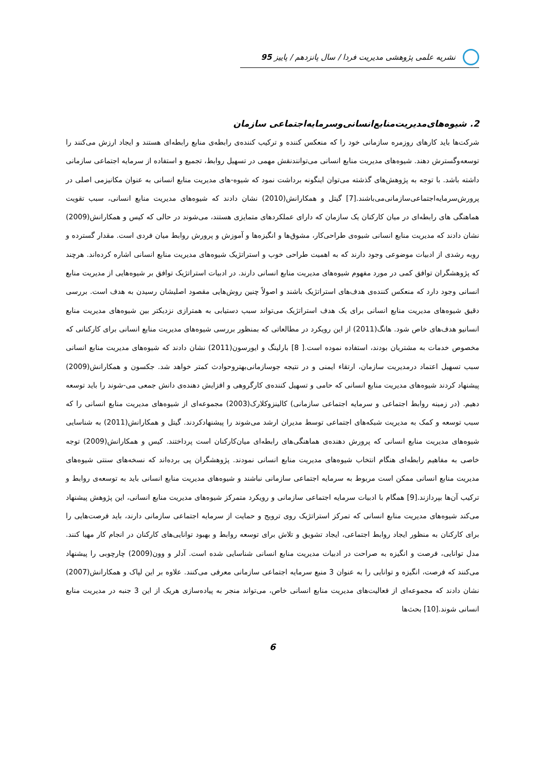نشریه علمی پژوهشی مدیریت فردا / سال پانزدهم / پاییز 95
2. شیوه‌های‌مدیریت‌منابع‌انسانی‌وسرمایه‌اجتماعی سازمان
شرکت‌ها باید کارهای روزمره سازمانی خود را که منعکس کننده و ترکیب کننده‌ی رابطه‌ی منابع رابطه‌ای هستند و ایجاد ارزش می‌کنند را توسعه‌وگسترش دهند. شیوه‌های مدیریت منابع انسانی می‌توانندنقش مهمی در تسهیل روابط، تجمیع و استفاده از سرمایه اجتماعی سازمانی داشته باشد. با توجه به پژوهش‌های گذشته می‌توان اینگونه برداشت نمود که شیوه-های مدیریت منابع انسانی به عنوان مکانیزمی اصلی در پرورش‌سرمایه‌اجتماعی‌سازمانی‌می‌باشند.[7] گیتل و همکارانش(2010) نشان دادند که شیوه‌های مدیریت منابع انسانی، سبب تقویت هماهنگی های رابطه‌ای در میان کارکنان یک سازمان که دارای عملکردهای متمایزی هستند، می‌شوند در حالی که کیس و همکارانش(2009) نشان دادند که مدیریت منابع انسانی شیوه‌ی طراحی‌کار، مشوق‌ها و انگیزه‌ها و آموزش و پرورش روابط میان فردی است. مقدار گسترده و روبه رشدی از ادبیات موضوعی وجود دارند که به اهمیت طراحی خوب و استراتژیک شیوه‌های مدیریت منابع انسانی اشاره کرده‌اند. هرچند که پژوهشگران توافق کمی در مورد مفهوم شیوه‌های مدیریت منابع انسانی دارند. در ادبیات استراتژیک توافق بر شیوه‌هایی از مدیریت منابع انسانی وجود دارد که منعکس کننده‌ی هدف‌های استراتژیک باشند و اصولاً چنین روش‌هایی مقصود اصلیشان رسیدن به هدف است. بررسی دقیق شیوه‌های مدیریت منابع انسانی برای یک هدف استراتژیک می‌تواند سبب دستیابی به همترازی نزدیکتر بین شیوه‌های مدیریت منابع انسانیو هدف‌های خاص شود. هانگ(2011) از این رویکرد در مطالعاتی که بمنظور بررسی شیوه‌های مدیریت منابع انسانی برای کارکنانی که مخصوص خدمات به مشتریان بودند، استفاده نموده است.[ 8] بارلینگ و ایورسون(2011) نشان دادند که شیوه‌های مدیریت منابع انسانی سبب تسهیل اعتماد درمدیریت سازمان، ارتقاء ایمنی و در نتیجه جوسازمانی‌بهتروحوادث کمتر خواهد شد. جکسون و همکارانش(2009) پیشنهاد کردند شیوه‌های مدیریت منابع انسانی که حامی و تسهیل کننده‌ی کارگروهی و افزایش دهنده‌ی دانش جمعی می-شوند را باید توسعه دهیم. (در زمینه روابط اجتماعی و سرمایه اجتماعی سازمانی) کالینزوکلارک(2003) مجموعه‌ای از شیوه‌های مدیریت منابع انسانی را که سبب توسعه و کمک به مدیریت شبکه‌های اجتماعی توسط مدیران ارشد می‌شوند را پیشنهادکردند. گیتل و همکارانش(2011) به شناسایی شیوه‌های مدیریت منابع انسانی که پرورش دهنده‌ی هماهنگی‌های رابطه‌ای میان‌کارکنان است پرداختند. کیس و همکارانش(2009) توجه خاصی به مفاهیم رابطه‌ای هنگام انتخاب شیوه‌های مدیریت منابع انسانی نمودند. پژوهشگران پی برده‌اند که نسخه‌های سنتی شیوه‌های مدیریت منابع انسانی ممکن است مربوط به سرمایه اجتماعی سازمانی نباشند و شیوه‌های مدیریت منابع انسانی باید به توسعه‌ی روابط و ترکیب آن‌ها بپردازند.[9] همگام با ادبیات سرمایه اجتماعی سازمانی و رویکرد متمرکز شیوه‌های مدیریت منابع انسانی، این پژوهش پیشنهاد می‌کند شیوه‌های مدیریت منابع انسانی که تمرکز استراتژیک روی ترویج و حمایت از سرمایه اجتماعی سازمانی دارند، باید فرصت‌هایی را برای کارکنان به منظور ایجاد روابط اجتماعی، ایجاد تشویق و تلاش برای توسعه روابط و بهبود توانایی‌های کارکنان در انجام کار مهیا کنند. مدل توانایی، فرصت و انگیزه به صراحت در ادبیات مدیریت منابع انسانی شناسایی شده است. آدلر و وون(2009) چارچوبی را پیشنهاد می‌کنند که فرصت، انگیزه و توانایی را به عنوان 3 منبع سرمایه اجتماعی سازمانی معرفی می‌کنند. علاوه بر این لپاک و همکارانش(2007) نشان دادند که مجموعه‌ای از فعالیت‌های مدیریت منابع انسانی خاص، می‌تواند منجر به پیاده‌سازی هریک از این 3 جنبه در مدیریت منابع انسانی شوند.[10] بحث‌ها
6